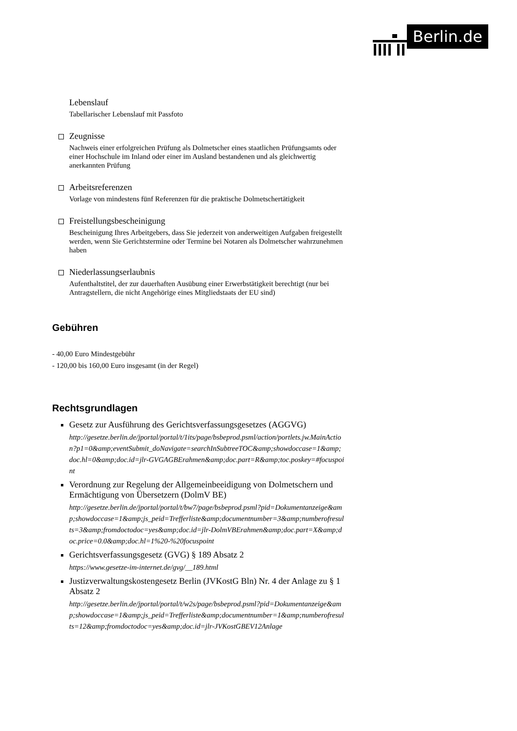Berlin.de
Lebenslauf
Tabellarischer Lebenslauf mit Passfoto
Zeugnisse
Nachweis einer erfolgreichen Prüfung als Dolmetscher eines staatlichen Prüfungsamts oder einer Hochschule im Inland oder einer im Ausland bestandenen und als gleichwertig anerkannten Prüfung
Arbeitsreferenzen
Vorlage von mindestens fünf Referenzen für die praktische Dolmetschertätigkeit
Freistellungsbescheinigung
Bescheinigung Ihres Arbeitgebers, dass Sie jederzeit von anderweitigen Aufgaben freigestellt werden, wenn Sie Gerichtstermine oder Termine bei Notaren als Dolmetscher wahrzunehmen haben
Niederlassungserlaubnis
Aufenthaltstitel, der zur dauerhaften Ausübung einer Erwerbstätigkeit berechtigt (nur bei Antragstellern, die nicht Angehörige eines Mitgliedstaats der EU sind)
Gebühren
- 40,00 Euro Mindestgebühr
- 120,00 bis 160,00 Euro insgesamt (in der Regel)
Rechtsgrundlagen
Gesetz zur Ausführung des Gerichtsverfassungsgesetzes (AGGVG)
http://gesetze.berlin.de/jportal/portal/t/1its/page/bsbeprod.psml/action/portlets.jw.MainAction?p1=0&amp;eventSubmit_doNavigate=searchInSubtreeTOC&amp;showdoccase=1&amp;doc.hl=0&amp;doc.id=jlr-GVGAGBErahmen&amp;doc.part=R&amp;toc.poskey=#focuspoint
Verordnung zur Regelung der Allgemeinbeeidigung von Dolmetschern und Ermächtigung von Übersetzern (DolmV BE)
http://gesetze.berlin.de/jportal/portal/t/bw7/page/bsbeprod.psml?pid=Dokumentanzeige&amp;showdoccase=1&amp;js_peid=Trefferliste&amp;documentnumber=3&amp;numberofresults=3&amp;fromdoctodoc=yes&amp;doc.id=jlr-DolmVBErahmen&amp;doc.part=X&amp;doc.price=0.0&amp;doc.hl=1%20-%20focuspoint
Gerichtsverfassungsgesetz (GVG) § 189 Absatz 2
https://www.gesetze-im-internet.de/gvg/__189.html
Justizverwaltungskostengesetz Berlin (JVKostG Bln) Nr. 4 der Anlage zu § 1 Absatz 2
http://gesetze.berlin.de/jportal/portal/t/w2s/page/bsbeprod.psml?pid=Dokumentanzeige&amp;showdoccase=1&amp;js_peid=Trefferliste&amp;documentnumber=1&amp;numberofresults=12&amp;fromdoctodoc=yes&amp;doc.id=jlr-JVKostGBEV12Anlage